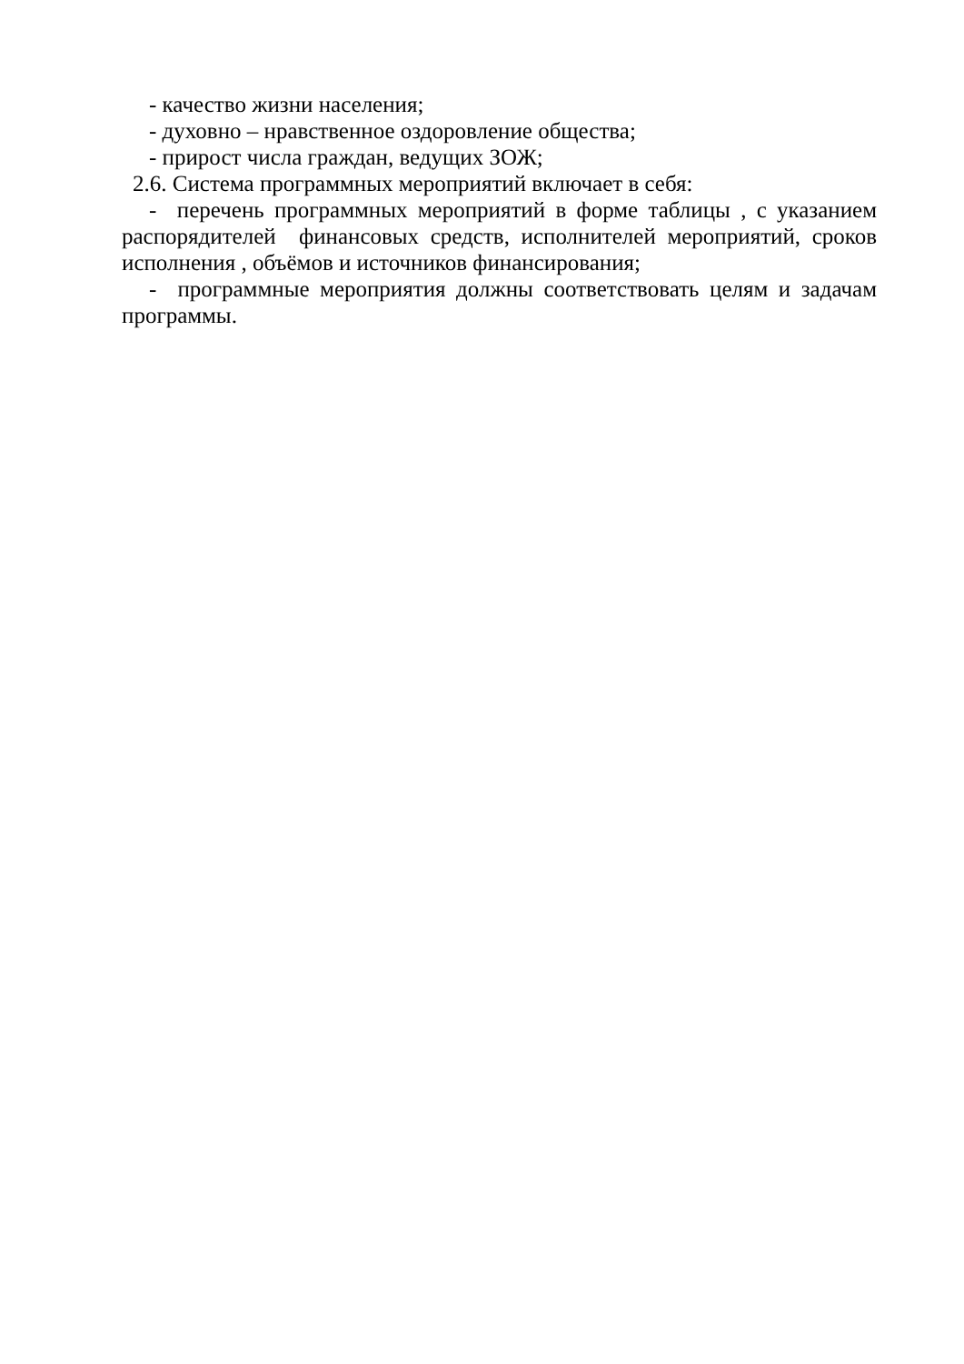- качество жизни населения;
- духовно – нравственное оздоровление общества;
- прирост числа граждан, ведущих ЗОЖ;
2.6. Система программных мероприятий включает в себя:
- перечень программных мероприятий в форме таблицы , с указанием распорядителей финансовых средств, исполнителей мероприятий, сроков исполнения , объёмов и источников финансирования;
- программные мероприятия должны соответствовать целям и задачам программы.